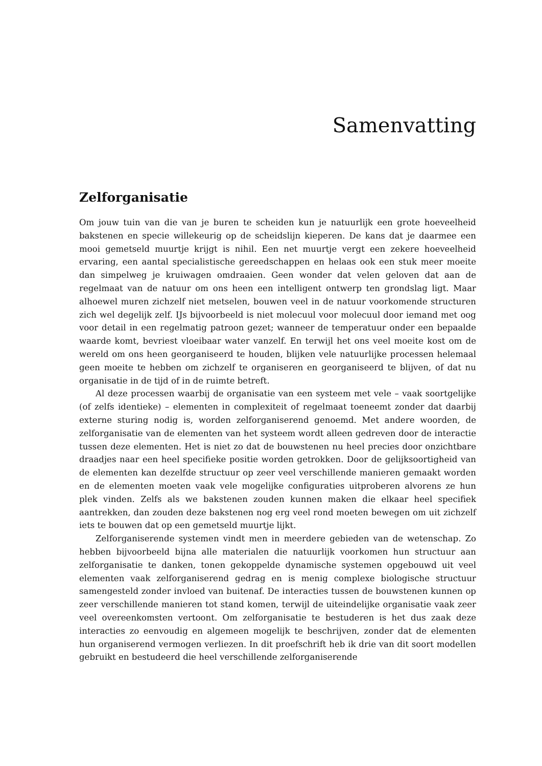Samenvatting
Zelforganisatie
Om jouw tuin van die van je buren te scheiden kun je natuurlijk een grote hoeveelheid bakstenen en specie willekeurig op de scheidslijn kieperen. De kans dat je daarmee een mooi gemetseld muurtje krijgt is nihil. Een net muurtje vergt een zekere hoeveelheid ervaring, een aantal specialistische gereedschappen en helaas ook een stuk meer moeite dan simpelweg je kruiwagen omdraaien. Geen wonder dat velen geloven dat aan de regelmaat van de natuur om ons heen een intelligent ontwerp ten grondslag ligt. Maar alhoewel muren zichzelf niet metselen, bouwen veel in de natuur voorkomende structuren zich wel degelijk zelf. IJs bijvoorbeeld is niet molecuul voor molecuul door iemand met oog voor detail in een regelmatig patroon gezet; wanneer de temperatuur onder een bepaalde waarde komt, bevriest vloeibaar water vanzelf. En terwijl het ons veel moeite kost om de wereld om ons heen georganiseerd te houden, blijken vele natuurlijke processen helemaal geen moeite te hebben om zichzelf te organiseren en georganiseerd te blijven, of dat nu organisatie in de tijd of in de ruimte betreft.
Al deze processen waarbij de organisatie van een systeem met vele – vaak soortgelijke (of zelfs identieke) – elementen in complexiteit of regelmaat toeneemt zonder dat daarbij externe sturing nodig is, worden zelforganiserend genoemd. Met andere woorden, de zelforganisatie van de elementen van het systeem wordt alleen gedreven door de interactie tussen deze elementen. Het is niet zo dat de bouwstenen nu heel precies door onzichtbare draadjes naar een heel specifieke positie worden getrokken. Door de gelijksoortigheid van de elementen kan dezelfde structuur op zeer veel verschillende manieren gemaakt worden en de elementen moeten vaak vele mogelijke configuraties uitproberen alvorens ze hun plek vinden. Zelfs als we bakstenen zouden kunnen maken die elkaar heel specifiek aantrekken, dan zouden deze bakstenen nog erg veel rond moeten bewegen om uit zichzelf iets te bouwen dat op een gemetseld muurtje lijkt.
Zelforganiserende systemen vindt men in meerdere gebieden van de wetenschap. Zo hebben bijvoorbeeld bijna alle materialen die natuurlijk voorkomen hun structuur aan zelforganisatie te danken, tonen gekoppelde dynamische systemen opgebouwd uit veel elementen vaak zelforganiserend gedrag en is menig complexe biologische structuur samengesteld zonder invloed van buitenaf. De interacties tussen de bouwstenen kunnen op zeer verschillende manieren tot stand komen, terwijl de uiteindelijke organisatie vaak zeer veel overeenkomsten vertoont. Om zelforganisatie te bestuderen is het dus zaak deze interacties zo eenvoudig en algemeen mogelijk te beschrijven, zonder dat de elementen hun organiserend vermogen verliezen. In dit proefschrift heb ik drie van dit soort modellen gebruikt en bestudeerd die heel verschillende zelforganiserende